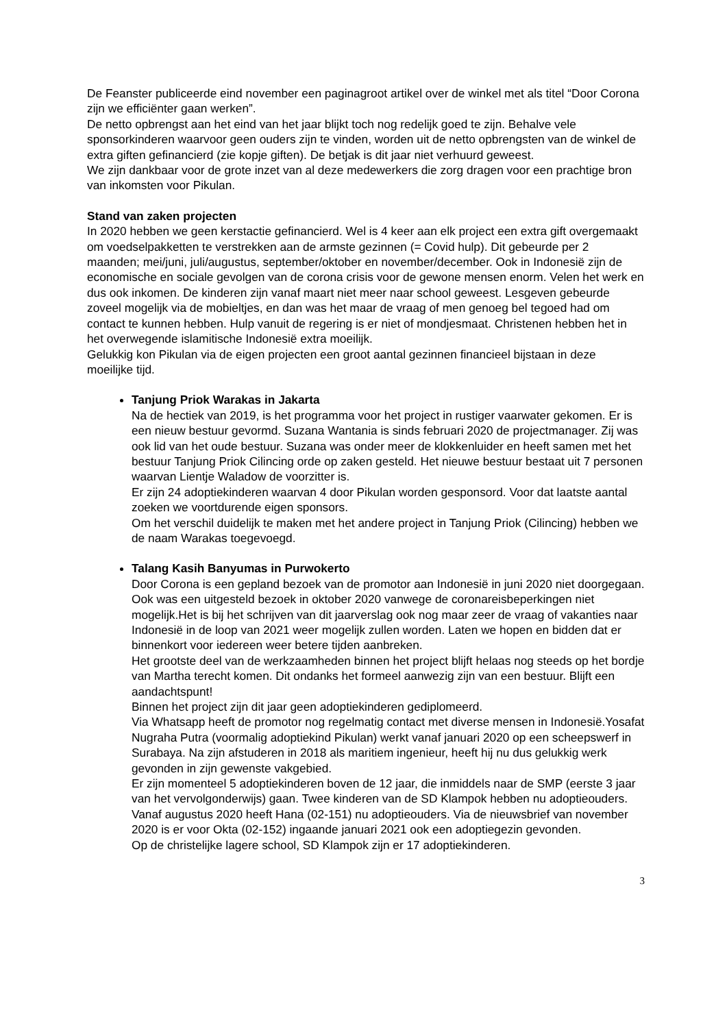De Feanster publiceerde eind november een paginagroot artikel over de winkel met als titel “Door Corona zijn we efficiënter gaan werken”.
De netto opbrengst aan het eind van het jaar blijkt toch nog redelijk goed te zijn. Behalve vele sponsorkinderen waarvoor geen ouders zijn te vinden, worden uit de netto opbrengsten van de winkel de extra giften gefinancierd (zie kopje giften). De betjak is dit jaar niet verhuurd geweest.
We zijn dankbaar voor de grote inzet van al deze medewerkers die zorg dragen voor een prachtige bron van inkomsten voor Pikulan.
Stand van zaken projecten
In 2020 hebben we geen kerstactie gefinancierd. Wel is 4 keer aan elk project een extra gift overgemaakt om voedselpakketten te verstrekken aan de armste gezinnen (= Covid hulp). Dit gebeurde per 2 maanden; mei/juni, juli/augustus, september/oktober en november/december. Ook in Indonesië zijn de economische en sociale gevolgen van de corona crisis voor de gewone mensen enorm. Velen het werk en dus ook inkomen. De kinderen zijn vanaf maart niet meer naar school geweest. Lesgeven gebeurde zoveel mogelijk via de mobieltjes, en dan was het maar de vraag of men genoeg bel tegoed had om contact te kunnen hebben. Hulp vanuit de regering is er niet of mondjesmaat. Christenen hebben het in het overwegende islamitische Indonesië extra moeilijk.
Gelukkig kon Pikulan via de eigen projecten een groot aantal gezinnen financieel bijstaan in deze moeilijke tijd.
Tanjung Priok Warakas in Jakarta
Na de hectiek van 2019, is het programma voor het project in rustiger vaarwater gekomen. Er is een nieuw bestuur gevormd. Suzana Wantania is sinds februari 2020 de projectmanager. Zij was ook lid van het oude bestuur. Suzana was onder meer de klokkenluider en heeft samen met het bestuur Tanjung Priok Cilincing orde op zaken gesteld. Het nieuwe bestuur bestaat uit 7 personen waarvan Lientje Waladow de voorzitter is.
Er zijn 24 adoptiekinderen waarvan 4 door Pikulan worden gesponsord. Voor dat laatste aantal zoeken we voortdurende eigen sponsors.
Om het verschil duidelijk te maken met het andere project in Tanjung Priok (Cilincing) hebben we de naam Warakas toegevoegd.
Talang Kasih Banyumas in Purwokerto
Door Corona is een gepland bezoek van de promotor aan Indonesië in juni 2020 niet doorgegaan. Ook was een uitgesteld bezoek in oktober 2020 vanwege de coronareisbeperkingen niet mogelijk.Het is bij het schrijven van dit jaarverslag ook nog maar zeer de vraag of vakanties naar Indonesië in de loop van 2021 weer mogelijk zullen worden. Laten we hopen en bidden dat er binnenkort voor iedereen weer betere tijden aanbreken.
Het grootste deel van de werkzaamheden binnen het project blijft helaas nog steeds op het bordje van Martha terecht komen. Dit ondanks het formeel aanwezig zijn van een bestuur. Blijft een aandachtspunt!
Binnen het project zijn dit jaar geen adoptiekinderen gediplomeerd.
Via Whatsapp heeft de promotor nog regelmatig contact met diverse mensen in Indonesië.Yosafat Nugraha Putra (voormalig adoptiekind Pikulan) werkt vanaf januari 2020 op een scheepswerf in Surabaya. Na zijn afstuderen in 2018 als maritiem ingenieur, heeft hij nu dus gelukkig werk gevonden in zijn gewenste vakgebied.
Er zijn momenteel 5 adoptiekinderen boven de 12 jaar, die inmiddels naar de SMP (eerste 3 jaar van het vervolgonderwijs) gaan. Twee kinderen van de SD Klampok hebben nu adoptieouders. Vanaf augustus 2020 heeft Hana (02-151) nu adoptieouders. Via de nieuwsbrief van november 2020 is er voor Okta (02-152) ingaande januari 2021 ook een adoptiegezin gevonden.
Op de christelijke lagere school, SD Klampok zijn er 17 adoptiekinderen.
3